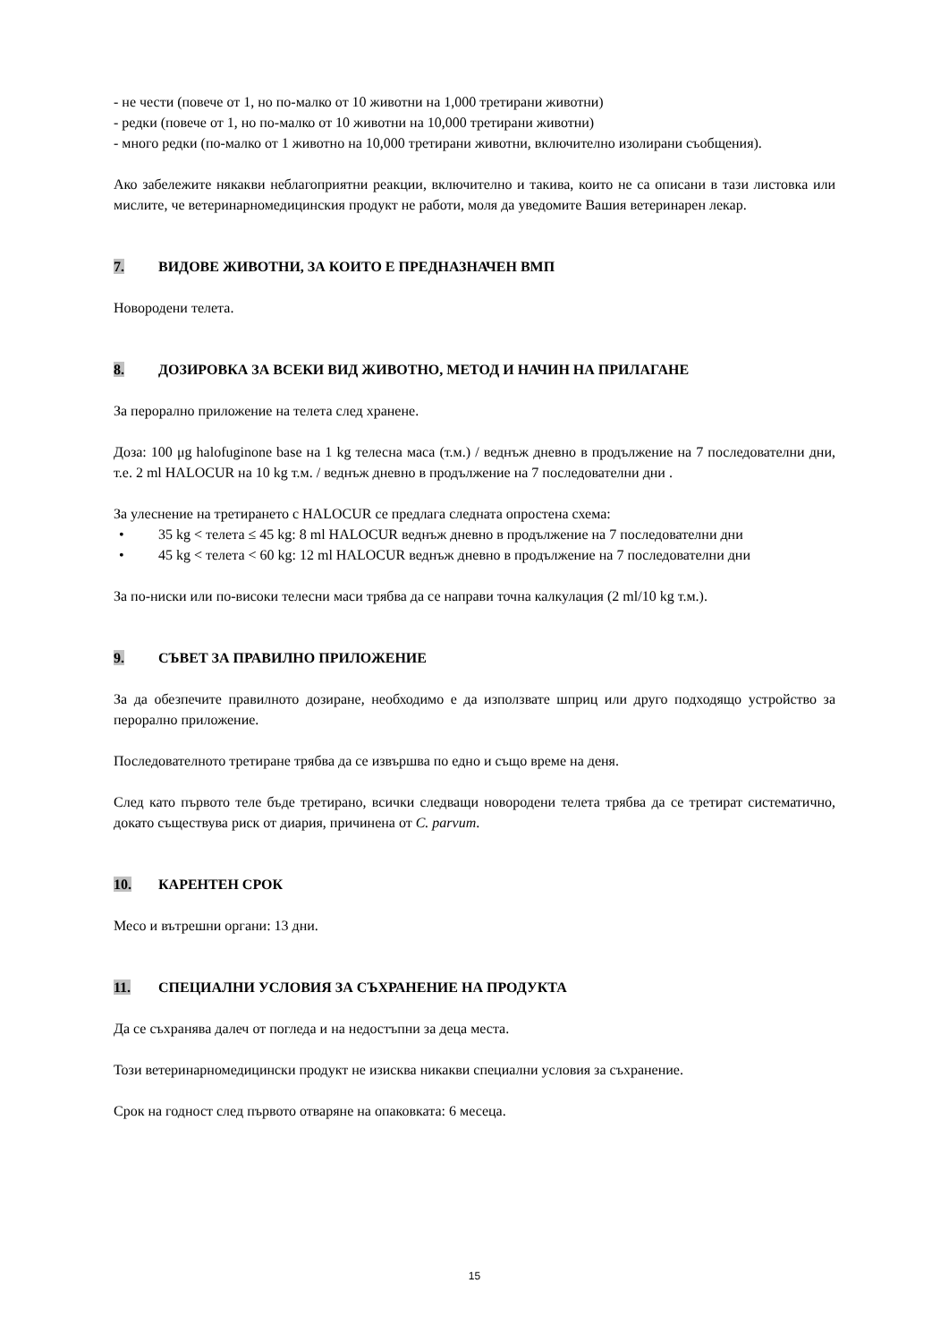- не чести (повече от 1, но по-малко от 10 животни на 1,000 третирани животни)
- редки (повече от 1, но по-малко от 10 животни на 10,000 третирани животни)
- много редки (по-малко от 1 животно на 10,000 третирани животни, включително изолирани съобщения).
Ако забележите някакви неблагоприятни реакции, включително и такива, които не са описани в тази листовка или мислите, че ветеринарномедицинския продукт не работи, моля да уведомите Вашия ветеринарен лекар.
7. ВИДОВЕ ЖИВОТНИ, ЗА КОИТО Е ПРЕДНАЗНАЧЕН ВМП
Новородени телета.
8. ДОЗИРОВКА ЗА ВСЕКИ ВИД ЖИВОТНО, МЕТОД И НАЧИН НА ПРИЛАГАНЕ
За перорално приложение на телета след хранене.
Доза: 100 μg halofuginone base на 1 kg телесна маса (т.м.) / веднъж дневно в продължение на 7 последователни дни, т.е. 2 ml HALOCUR на 10 kg т.м. / веднъж дневно в продължение на 7 последователни дни .
За улеснение на третирането с HALOCUR се предлага следната опростена схема:
• 35 kg < телета ≤ 45 kg: 8 ml HALOCUR веднъж дневно в продължение на 7 последователни дни
• 45 kg < телета < 60 kg: 12 ml HALOCUR веднъж дневно в продължение на 7 последователни дни
За по-ниски или по-високи телесни маси трябва да се направи точна калкулация (2 ml/10 kg т.м.).
9. СЪВЕТ ЗА ПРАВИЛНО ПРИЛОЖЕНИЕ
За да обезпечите правилното дозиране, необходимо е да използвате шприц или друго подходящо устройство за перорално приложение.
Последователното третиране трябва да се извършва по едно и също време на деня.
След като първото теле бъде третирано, всички следващи новородени телета трябва да се третират систематично, докато съществува риск от диария, причинена от C. parvum.
10. КАРЕНТЕН СРОК
Месо и вътрешни органи: 13 дни.
11. СПЕЦИАЛНИ УСЛОВИЯ ЗА СЪХРАНЕНИЕ НА ПРОДУКТА
Да се съхранява далеч от погледа и на недостъпни за деца места.
Този ветеринарномедицински продукт не изисква никакви специални условия за съхранение.
Срок на годност след първото отваряне на опаковката: 6 месеца.
15